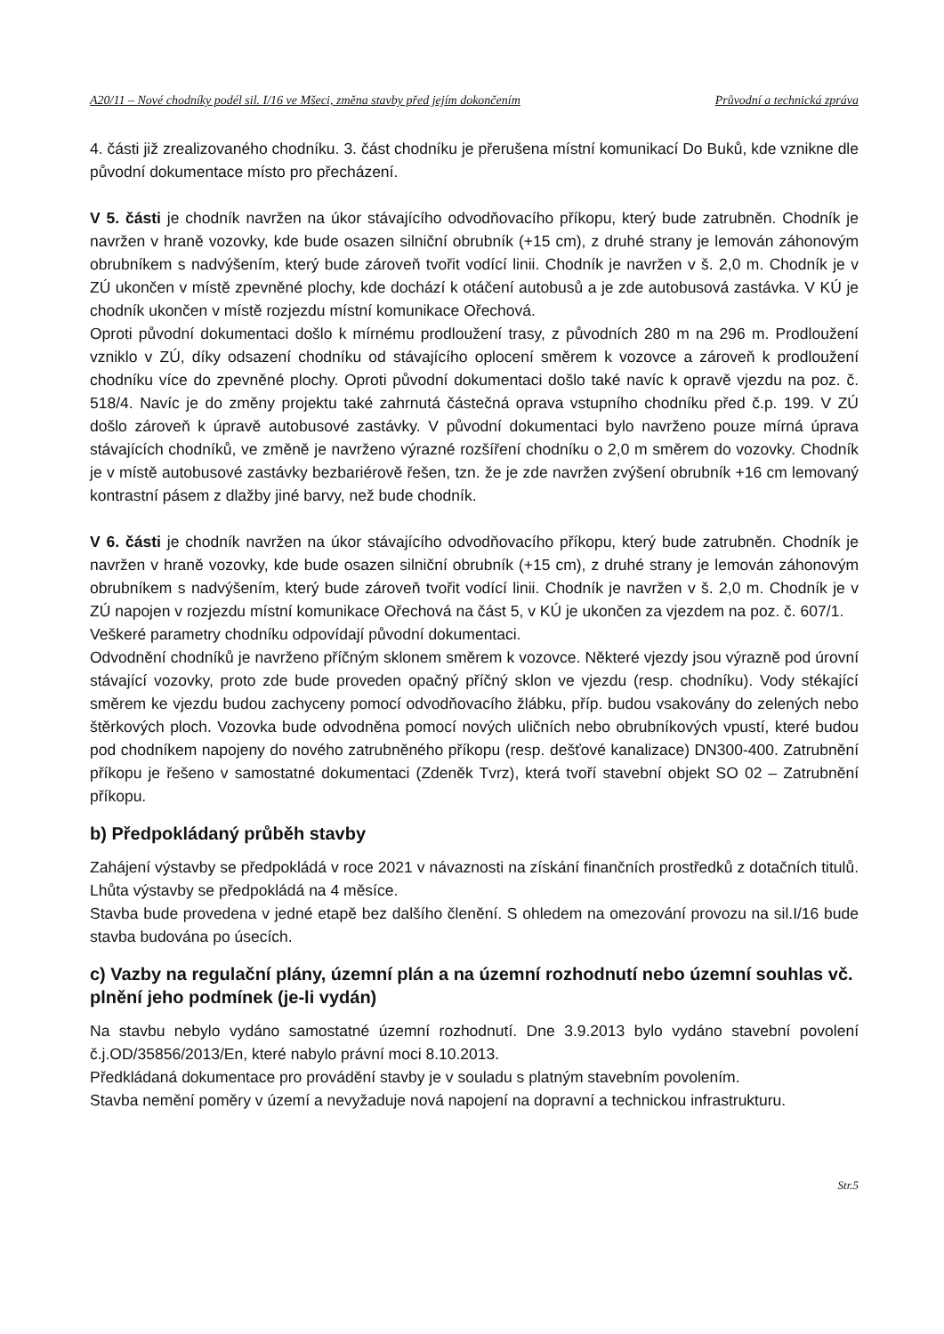A20/11 – Nové chodníky podél sil. I/16 ve Mšeci, změna stavby před jejím dokončením Průvodní a technická zpráva
4. části již zrealizovaného chodníku. 3. část chodníku je přerušena místní komunikací Do Buků, kde vznikne dle původní dokumentace místo pro přecházení.
V 5. části je chodník navržen na úkor stávajícího odvodňovacího příkopu, který bude zatrubněn. Chodník je navržen v hraně vozovky, kde bude osazen silniční obrubník (+15 cm), z druhé strany je lemován záhonovým obrubníkem s nadvýšením, který bude zároveň tvořit vodící linii. Chodník je navržen v š. 2,0 m. Chodník je v ZÚ ukončen v místě zpevněné plochy, kde dochází k otáčení autobusů a je zde autobusová zastávka. V KÚ je chodník ukončen v místě rozjezdu místní komunikace Ořechová.
Oproti původní dokumentaci došlo k mírnému prodloužení trasy, z původních 280 m na 296 m. Prodloužení vzniklo v ZÚ, díky odsazení chodníku od stávajícího oplocení směrem k vozovce a zároveň k prodloužení chodníku více do zpevněné plochy. Oproti původní dokumentaci došlo také navíc k opravě vjezdu na poz. č. 518/4. Navíc je do změny projektu také zahrnutá částečná oprava vstupního chodníku před č.p. 199. V ZÚ došlo zároveň k úpravě autobusové zastávky. V původní dokumentaci bylo navrženo pouze mírná úprava stávajících chodníků, ve změně je navrženo výrazné rozšíření chodníku o 2,0 m směrem do vozovky. Chodník je v místě autobusové zastávky bezbariérově řešen, tzn. že je zde navržen zvýšení obrubník +16 cm lemovaný kontrastní pásem z dlažby jiné barvy, než bude chodník.
V 6. části je chodník navržen na úkor stávajícího odvodňovacího příkopu, který bude zatrubněn. Chodník je navržen v hraně vozovky, kde bude osazen silniční obrubník (+15 cm), z druhé strany je lemován záhonovým obrubníkem s nadvýšením, který bude zároveň tvořit vodící linii. Chodník je navržen v š. 2,0 m. Chodník je v ZÚ napojen v rozjezdu místní komunikace Ořechová na část 5, v KÚ je ukončen za vjezdem na poz. č. 607/1.
Veškeré parametry chodníku odpovídají původní dokumentaci.
Odvodnění chodníků je navrženo příčným sklonem směrem k vozovce. Některé vjezdy jsou výrazně pod úrovní stávající vozovky, proto zde bude proveden opačný příčný sklon ve vjezdu (resp. chodníku). Vody stékající směrem ke vjezdu budou zachyceny pomocí odvodňovacího žlábku, příp. budou vsakovány do zelených nebo štěrkových ploch. Vozovka bude odvodněna pomocí nových uličních nebo obrubníkových vpustí, které budou pod chodníkem napojeny do nového zatrubněného příkopu (resp. dešťové kanalizace) DN300-400. Zatrubnění příkopu je řešeno v samostatné dokumentaci (Zdeněk Tvrz), která tvoří stavební objekt SO 02 – Zatrubnění příkopu.
b) Předpokládaný průběh stavby
Zahájení výstavby se předpokládá v roce 2021 v návaznosti na získání finančních prostředků z dotačních titulů. Lhůta výstavby se předpokládá na 4 měsíce.
Stavba bude provedena v jedné etapě bez dalšího členění. S ohledem na omezování provozu na sil.I/16 bude stavba budována po úsecích.
c) Vazby na regulační plány, územní plán a na územní rozhodnutí nebo územní souhlas vč. plnění jeho podmínek (je-li vydán)
Na stavbu nebylo vydáno samostatné územní rozhodnutí. Dne 3.9.2013 bylo vydáno stavební povolení č.j.OD/35856/2013/En, které nabylo právní moci 8.10.2013.
Předkládaná dokumentace pro provádění stavby je v souladu s platným stavebním povolením.
Stavba nemění poměry v území a nevyžaduje nová napojení na dopravní a technickou infrastrukturu.
Str.5